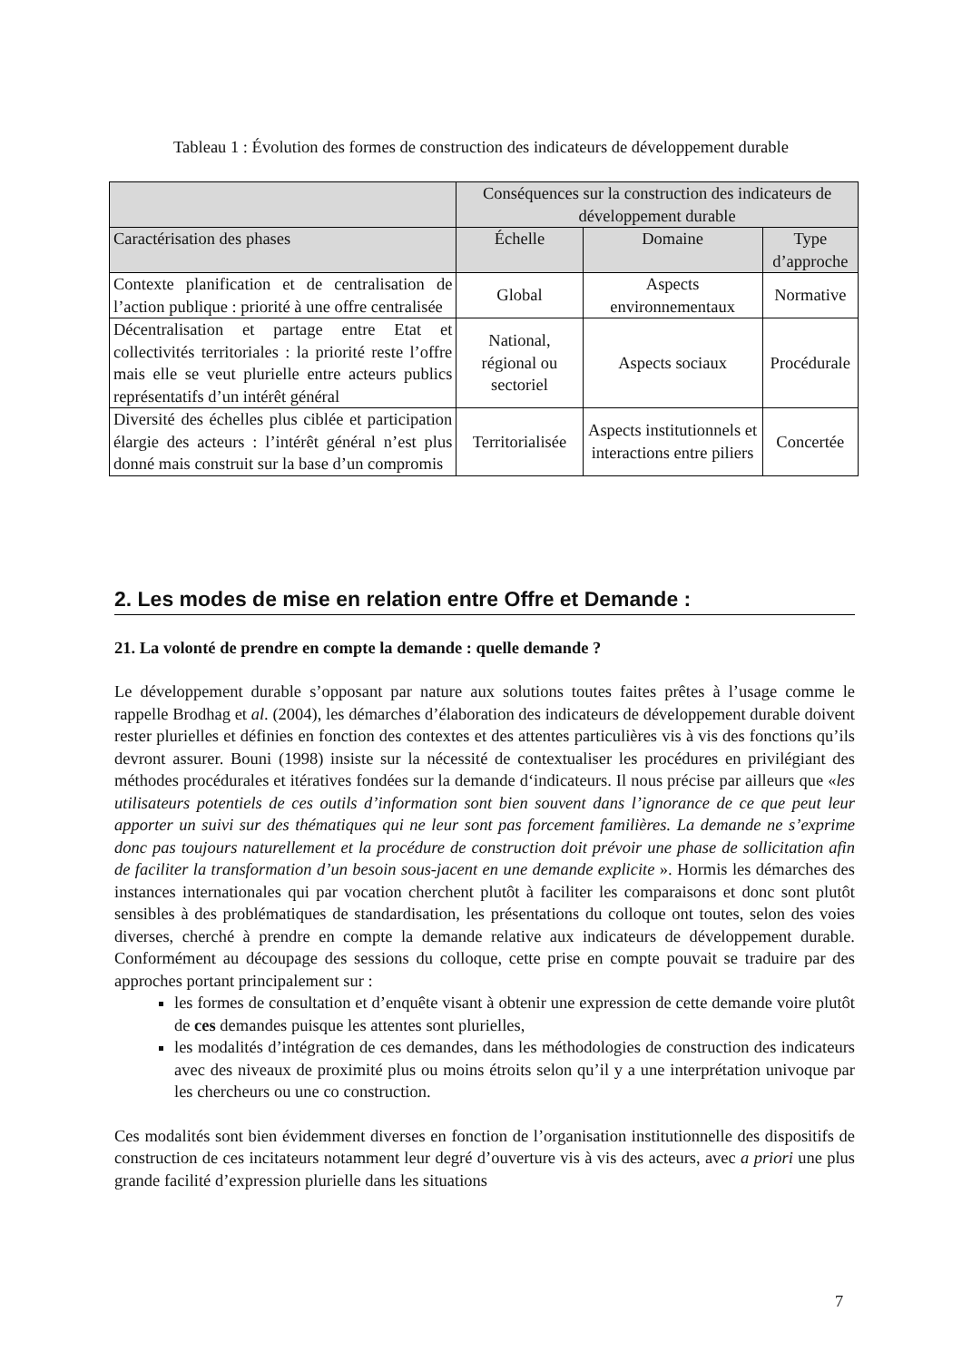Tableau 1 : Évolution des formes de construction des indicateurs de développement durable
| | Conséquences sur la construction des indicateurs de développement durable | | |
| Caractérisation des phases | Échelle | Domaine | Type d’approche |
| Contexte planification et de centralisation de l’action publique : priorité à une offre centralisée | Global | Aspects environnementaux | Normative |
| Décentralisation et partage entre Etat et collectivités territoriales : la priorité reste l’offre mais elle se veut plurielle entre acteurs publics représentatifs d’un intérêt général | National, régional ou sectoriel | Aspects sociaux | Procédurale |
| Diversité des échelles plus ciblée et participation élargie des acteurs : l’intérêt général n’est plus donné mais construit sur la base d’un compromis | Territorialisée | Aspects institutionnels et interactions entre piliers | Concertée |
2. Les modes de mise en relation entre Offre et Demande :
21. La volonté de prendre en compte la demande : quelle demande ?
Le développement durable s’opposant par nature aux solutions toutes faites prêtes à l’usage comme le rappelle Brodhag et al. (2004), les démarches d’élaboration des indicateurs de développement durable doivent rester plurielles et définies en fonction des contextes et des attentes particulières vis à vis des fonctions qu’ils devront assurer. Bouni (1998) insiste sur la nécessité de contextualiser les procédures en privilégiant des méthodes procédurales et itératives fondées sur la demande d‘indicateurs. Il nous précise par ailleurs que «les utilisateurs potentiels de ces outils d’information sont bien souvent dans l’ignorance de ce que peut leur apporter un suivi sur des thématiques qui ne leur sont pas forcement familières. La demande ne s’exprime donc pas toujours naturellement et la procédure de construction doit prévoir une phase de sollicitation afin de faciliter la transformation d’un besoin sous-jacent en une demande explicite ». Hormis les démarches des instances internationales qui par vocation cherchent plutôt à faciliter les comparaisons et donc sont plutôt sensibles à des problématiques de standardisation, les présentations du colloque ont toutes, selon des voies diverses, cherché à prendre en compte la demande relative aux indicateurs de développement durable. Conformément au découpage des sessions du colloque, cette prise en compte pouvait se traduire par des approches portant principalement sur :
les formes de consultation et d’enquête visant à obtenir une expression de cette demande voire plutôt de ces demandes puisque les attentes sont plurielles,
les modalités d’intégration de ces demandes, dans les méthodologies de construction des indicateurs avec des niveaux de proximité plus ou moins étroits selon qu’il y a une interprétation univoque par les chercheurs ou une co construction.
Ces modalités sont bien évidemment diverses en fonction de l’organisation institutionnelle des dispositifs de construction de ces incitateurs notamment leur degré d’ouverture vis à vis des acteurs, avec a priori une plus grande facilité d’expression plurielle dans les situations
7